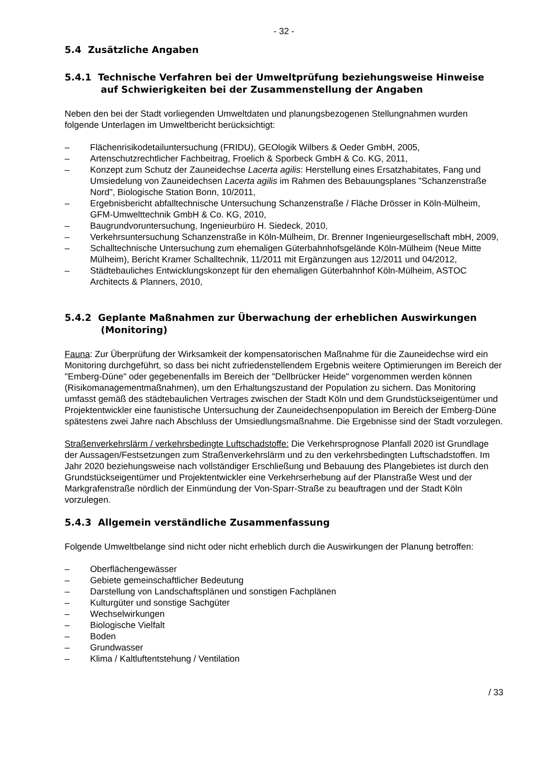- 32 -
5.4 Zusätzliche Angaben
5.4.1 Technische Verfahren bei der Umweltprüfung beziehungsweise Hinweise auf Schwierigkeiten bei der Zusammenstellung der Angaben
Neben den bei der Stadt vorliegenden Umweltdaten und planungsbezogenen Stellungnahmen wurden folgende Unterlagen im Umweltbericht berücksichtigt:
– Flächenrisikodetailuntersuchung (FRIDU), GEOlogik Wilbers & Oeder GmbH, 2005,
– Artenschutzrechtlicher Fachbeitrag, Froelich & Sporbeck GmbH & Co. KG, 2011,
– Konzept zum Schutz der Zauneidechse Lacerta agilis: Herstellung eines Ersatzhabitates, Fang und Umsiedelung von Zauneidechsen Lacerta agilis im Rahmen des Bebauungsplanes "Schanzenstraße Nord", Biologische Station Bonn, 10/2011,
– Ergebnisbericht abfalltechnische Untersuchung Schanzenstraße / Fläche Drösser in Köln-Mülheim, GFM-Umwelttechnik GmbH & Co. KG, 2010,
– Baugrundvoruntersuchung, Ingenieurbüro H. Siedeck, 2010,
– Verkehrsuntersuchung Schanzenstraße in Köln-Mülheim, Dr. Brenner Ingenieurgesellschaft mbH, 2009,
– Schalltechnische Untersuchung zum ehemaligen Güterbahnhofsgelände Köln-Mülheim (Neue Mitte Mülheim), Bericht Kramer Schalltechnik, 11/2011 mit Ergänzungen aus 12/2011 und 04/2012,
– Städtebauliches Entwicklungskonzept für den ehemaligen Güterbahnhof Köln-Mülheim, ASTOC Architects & Planners, 2010,
5.4.2 Geplante Maßnahmen zur Überwachung der erheblichen Auswirkungen (Monitoring)
Fauna: Zur Überprüfung der Wirksamkeit der kompensatorischen Maßnahme für die Zauneidechse wird ein Monitoring durchgeführt, so dass bei nicht zufriedenstellendem Ergebnis weitere Optimierungen im Bereich der "Emberg-Düne" oder gegebenenfalls im Bereich der "Dellbrücker Heide" vorgenommen werden können (Risikomanagementmaßnahmen), um den Erhaltungszustand der Population zu sichern. Das Monitoring umfasst gemäß des städtebaulichen Vertrages zwischen der Stadt Köln und dem Grundstückseigentümer und Projektentwickler eine faunistische Untersuchung der Zauneidechsenpopulation im Bereich der Emberg-Düne spätestens zwei Jahre nach Abschluss der Umsiedlungsmaßnahme. Die Ergebnisse sind der Stadt vorzulegen.
Straßenverkehrslärm / verkehrsbedingte Luftschadstoffe: Die Verkehrsprognose Planfall 2020 ist Grundlage der Aussagen/Festsetzungen zum Straßenverkehrslärm und zu den verkehrsbedingten Luftschadstoffen. Im Jahr 2020 beziehungsweise nach vollständiger Erschließung und Bebauung des Plangebietes ist durch den Grundstückseigentümer und Projektentwickler eine Verkehrserhebung auf der Planstraße West und der Markgrafenstraße nördlich der Einmündung der Von-Sparr-Straße zu beauftragen und der Stadt Köln vorzulegen.
5.4.3 Allgemein verständliche Zusammenfassung
Folgende Umweltbelange sind nicht oder nicht erheblich durch die Auswirkungen der Planung betroffen:
– Oberflächengewässer
– Gebiete gemeinschaftlicher Bedeutung
– Darstellung von Landschaftsplänen und sonstigen Fachplänen
– Kulturgüter und sonstige Sachgüter
– Wechselwirkungen
– Biologische Vielfalt
– Boden
– Grundwasser
– Klima / Kaltluftentstehung / Ventilation
/ 33